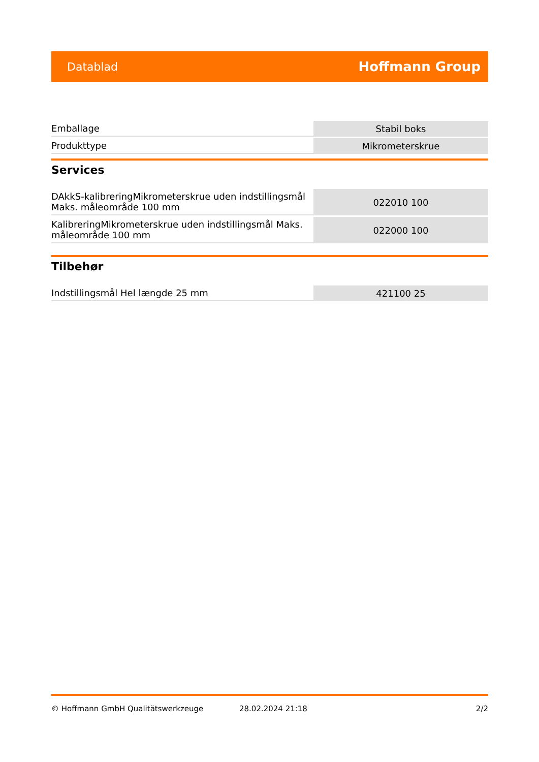Datablad Hoffmann Group
| Emballage | Stabil boks |
| Produkttype | Mikrometerskrue |
Services
| DAkkS-kalibreringMikrometerskrue uden indstillingsmål Maks. måleområde 100 mm | 022010 100 |
| KalibreringMikrometerskrue uden indstillingsmål Maks. måleområde 100 mm | 022000 100 |
Tilbehør
| Indstillingsmål Hel længde 25 mm | 421100 25 |
© Hoffmann GmbH Qualitätswerkzeuge 28.02.2024 21:18 2/2